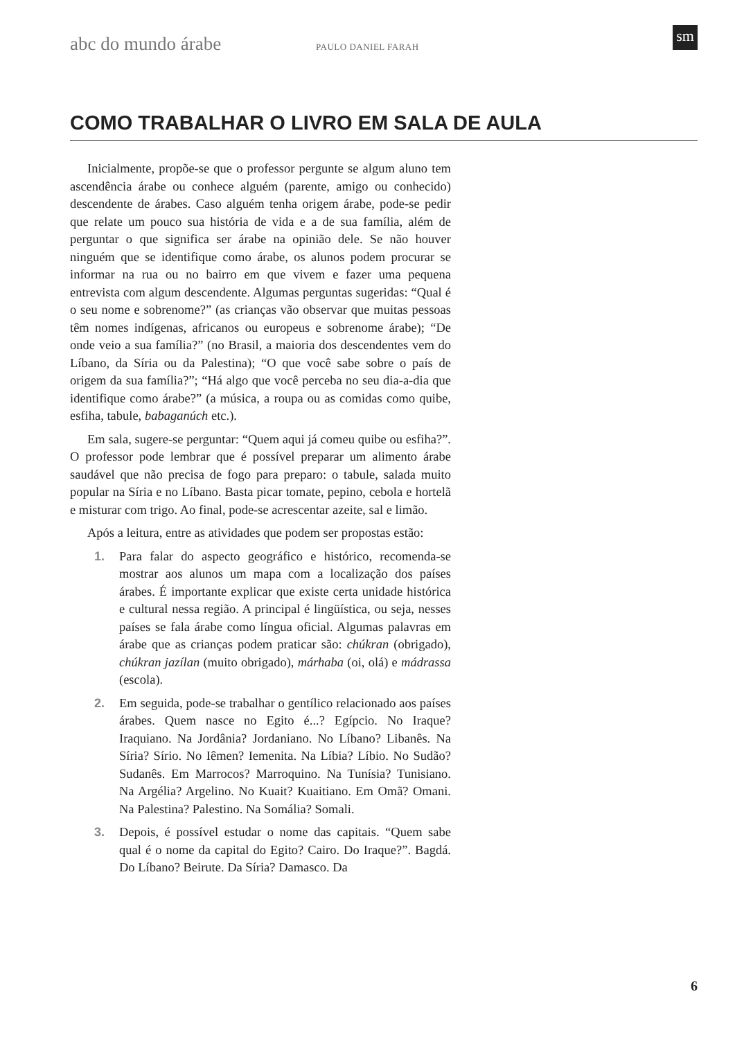abc do mundo árabe PAULO DANIEL FARAH
sm
COMO TRABALHAR O LIVRO EM SALA DE AULA
Inicialmente, propõe-se que o professor pergunte se algum aluno tem ascendência árabe ou conhece alguém (parente, amigo ou conhecido) descendente de árabes. Caso alguém tenha origem árabe, pode-se pedir que relate um pouco sua história de vida e a de sua família, além de perguntar o que significa ser árabe na opinião dele. Se não houver ninguém que se identifique como árabe, os alunos podem procurar se informar na rua ou no bairro em que vivem e fazer uma pequena entrevista com algum descendente. Algumas perguntas sugeridas: “Qual é o seu nome e sobrenome?” (as crianças vão observar que muitas pessoas têm nomes indígenas, africanos ou europeus e sobrenome árabe); “De onde veio a sua família?” (no Brasil, a maioria dos descendentes vem do Líbano, da Síria ou da Palestina); “O que você sabe sobre o país de origem da sua família?”; “Há algo que você perceba no seu dia-a-dia que identifique como árabe?” (a música, a roupa ou as comidas como quibe, esfiha, tabule, babaganúch etc.).
Em sala, sugere-se perguntar: “Quem aqui já comeu quibe ou esfiha?”. O professor pode lembrar que é possível preparar um alimento árabe saudável que não precisa de fogo para preparo: o tabule, salada muito popular na Síria e no Líbano. Basta picar tomate, pepino, cebola e hortelã e misturar com trigo. Ao final, pode-se acrescentar azeite, sal e limão.
Após a leitura, entre as atividades que podem ser propostas estão:
1. Para falar do aspecto geográfico e histórico, recomenda-se mostrar aos alunos um mapa com a localização dos países árabes. É importante explicar que existe certa unidade histórica e cultural nessa região. A principal é lingüística, ou seja, nesses países se fala árabe como língua oficial. Algumas palavras em árabe que as crianças podem praticar são: chúkran (obrigado), chúkran jazílan (muito obrigado), márhaba (oi, olá) e mádrassa (escola).
2. Em seguida, pode-se trabalhar o gentílico relacionado aos países árabes. Quem nasce no Egito é...? Egípcio. No Iraque? Iraquiano. Na Jordânia? Jordaniano. No Líbano? Libanês. Na Síria? Sírio. No Iêmen? Iemenita. Na Líbia? Líbio. No Sudão? Sudanês. Em Marrocos? Marroquino. Na Tunísia? Tunisiano. Na Argélia? Argelino. No Kuait? Kuaitiano. Em Omã? Omani. Na Palestina? Palestino. Na Somália? Somali.
3. Depois, é possível estudar o nome das capitais. “Quem sabe qual é o nome da capital do Egito? Cairo. Do Iraque?”. Bagdá. Do Líbano? Beirute. Da Síria? Damasco. Da
6